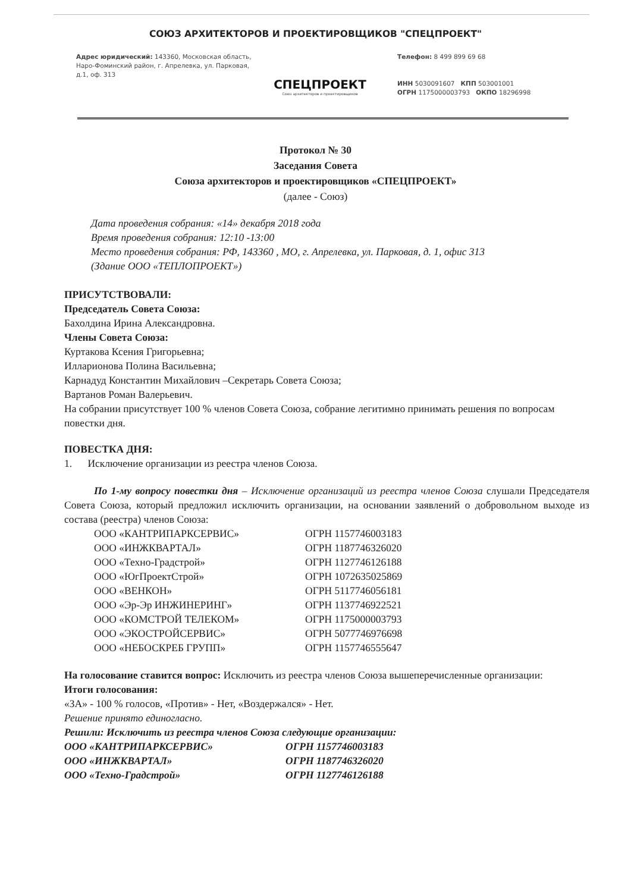СОЮЗ АРХИТЕКТОРОВ И ПРОЕКТИРОВЩИКОВ "СПЕЦПРОЕКТ"
Адрес юридический: 143360, Московская область, Наро-Фоминский район, г. Апрелевка, ул. Парковая, д.1, оф. 313
СПЕЦПРОЕКТ
Союз архитекторов и проектировщиков
Телефон: 8 499 899 69 68
ИНН 5030091607 КПП 503001001
ОГРН 1175000003793 ОКПО 18296998
Протокол № 30
Заседания Совета
Союза архитекторов и проектировщиков «СПЕЦПРОЕКТ»
(далее - Союз)
Дата проведения собрания: «14» декабря 2018 года
Время проведения собрания: 12:10 -13:00
Место проведения собрания: РФ, 143360 , МО, г. Апрелевка, ул. Парковая, д. 1, офис 313
(Здание ООО «ТЕПЛОПРОЕКТ»)
ПРИСУТСТВОВАЛИ:
Председатель Совета Союза:
Бахолдина Ирина Александровна.
Члены Совета Союза:
Куртакова Ксения Григорьевна;
Илларионова Полина Васильевна;
Карнадуд Константин Михайлович –Секретарь Совета Союза;
Вартанов Роман Валерьевич.
На собрании присутствует 100 % членов Совета Союза, собрание легитимно принимать решения по вопросам повестки дня.
ПОВЕСТКА ДНЯ:
1. Исключение организации из реестра членов Союза.
По 1-му вопросу повестки дня – Исключение организаций из реестра членов Союза слушали Председателя Совета Союза, который предложил исключить организации, на основании заявлений о добровольном выходе из состава (реестра) членов Союза:
ООО «КАНТРИПАРКСЕРВИС» ОГРН 1157746003183
ООО «ИНЖКВАРТАЛ» ОГРН 1187746326020
ООО «Техно-Градстрой» ОГРН 1127746126188
ООО «ЮгПроектСтрой» ОГРН 1072635025869
ООО «ВЕНКОН» ОГРН 5117746056181
ООО «Эр-Эр ИНЖИНЕРИНГ» ОГРН 1137746922521
ООО «КОМСТРОЙ ТЕЛЕКОМ» ОГРН 1175000003793
ООО «ЭКОСТРОЙСЕРВИС» ОГРН 5077746976698
ООО «НЕБОСКРЕБ ГРУПП» ОГРН 1157746555647
На голосование ставится вопрос: Исключить из реестра членов Союза вышеперечисленные организации:
Итоги голосования:
«ЗА» - 100 % голосов, «Против» - Нет, «Воздержался» - Нет.
Решение принято единогласно.
Решили: Исключить из реестра членов Союза следующие организации:
ООО «КАНТРИПАРКСЕРВИС» ОГРН 1157746003183
ООО «ИНЖКВАРТАЛ» ОГРН 1187746326020
ООО «Техно-Градстрой» ОГРН 1127746126188